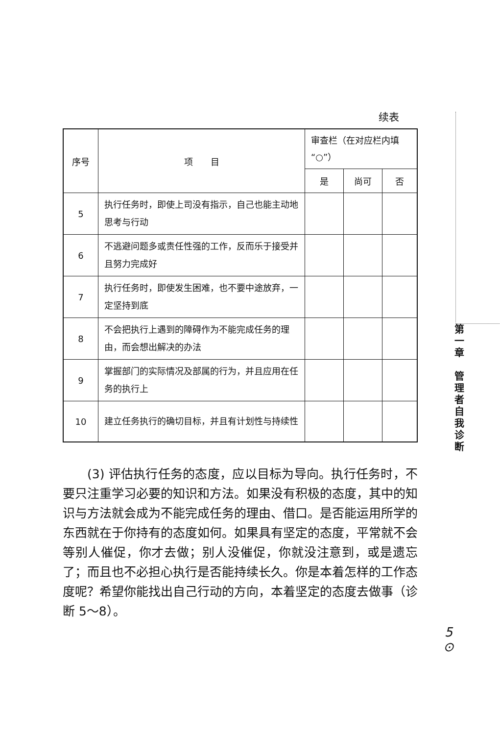续表
| 序号 | 项 目 | 审查栏（在对应栏内填“○”） | | |
| --- | --- | --- | --- | --- |
| | | 是 | 尚可 | 否 |
| 5 | 执行任务时，即使上司没有指示，自己也能主动地思考与行动 | | | |
| 6 | 不逃避问题多或责任性强的工作，反而乐于接受并且努力完成好 | | | |
| 7 | 执行任务时，即使发生困难，也不要中途放弃，一定坚持到底 | | | |
| 8 | 不会把执行上遇到的障碍作为不能完成任务的理由，而会想出解决的办法 | | | |
| 9 | 掌握部门的实际情况及部属的行为，并且应用在任务的执行上 | | | |
| 10 | 建立任务执行的确切目标，并且有计划性与持续性 | | | |
(3) 评估执行任务的态度，应以目标为导向。执行任务时，不要只注重学习必要的知识和方法。如果没有积极的态度，其中的知识与方法就会成为不能完成任务的理由、借口。是否能运用所学的东西就在于你持有的态度如何。如果具有坚定的态度，平常就不会等别人催促，你才去做；别人没催促，你就没注意到，或是遗忘了；而且也不必担心执行是否能持续长久。你是本着怎样的工作态度呢？希望你能找出自己行动的方向，本着坚定的态度去做事（诊断 5～8）。
第
一
章
管
理
者
自
我
诊
断
5
⊙